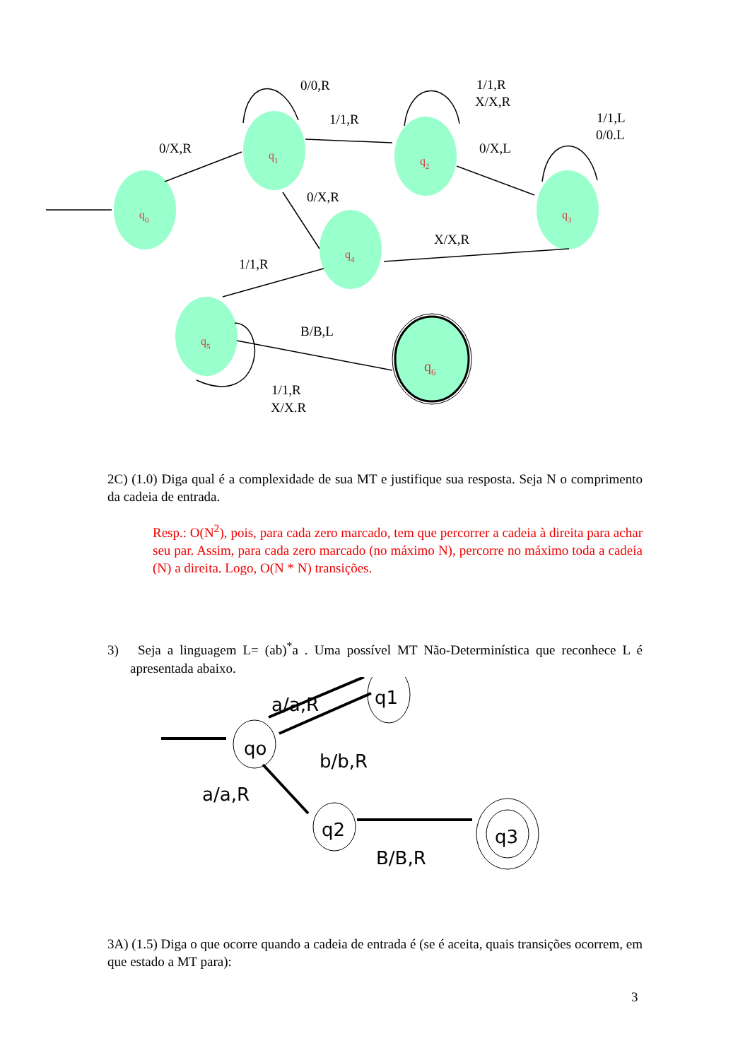q1
q0
q2
q3
q4
q5
q6
0/0,R
0/X,R
1/1,R
1/1,R
X/X,R
0/X,L
1/1,L
0/0.L
0/X,R
X/X,R
1/1,R
B/B,L
1/1,R
X/X.R
2C) (1.0) Diga qual é a complexidade de sua MT e justifique sua resposta. Seja N o comprimento da cadeia de entrada.
Resp.: O(N<sup>2</sup>), pois, para cada zero marcado, tem que percorrer a cadeia à direita para achar seu par. Assim, para cada zero marcado (no máximo N), percorre no máximo toda a cadeia (N) a direita. Logo, O(N * N) transições.
3) Seja a linguagem L= (ab)<sup>*</sup>a . Uma possível MT Não-Determinística que reconhece L é apresentada abaixo.
qo
q1
q2
q3
b/b,R
a/a,R
B/B,R
a/a,R
3A) (1.5) Diga o que ocorre quando a cadeia de entrada é (se é aceita, quais transições ocorrem, em que estado a MT para):
3